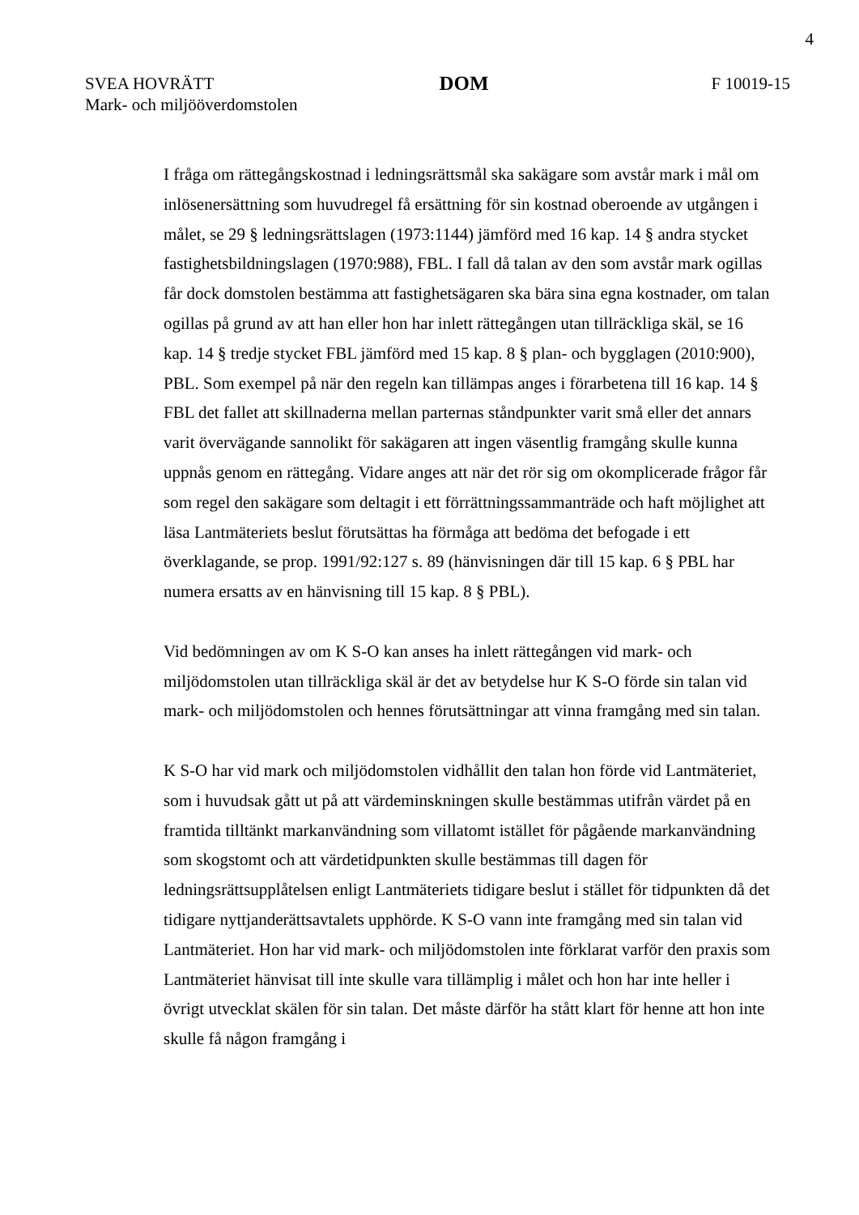4
SVEA HOVRÄTT
Mark- och miljööverdomstolen
DOM
F 10019-15
I fråga om rättegångskostnad i ledningsrättsmål ska sakägare som avstår mark i mål om inlösenersättning som huvudregel få ersättning för sin kostnad oberoende av utgången i målet, se 29 § ledningsrättslagen (1973:1144) jämförd med 16 kap. 14 § andra stycket fastighetsbildningslagen (1970:988), FBL. I fall då talan av den som avstår mark ogillas får dock domstolen bestämma att fastighetsägaren ska bära sina egna kostnader, om talan ogillas på grund av att han eller hon har inlett rättegången utan tillräckliga skäl, se 16 kap. 14 § tredje stycket FBL jämförd med 15 kap. 8 § plan- och bygglagen (2010:900), PBL. Som exempel på när den regeln kan tillämpas anges i förarbetena till 16 kap. 14 § FBL det fallet att skillnaderna mellan parternas ståndpunkter varit små eller det annars varit övervägande sannolikt för sakägaren att ingen väsentlig framgång skulle kunna uppnås genom en rättegång. Vidare anges att när det rör sig om okomplicerade frågor får som regel den sakägare som deltagit i ett förrättningssammanträde och haft möjlighet att läsa Lantmäteriets beslut förutsättas ha förmåga att bedöma det befogade i ett överklagande, se prop. 1991/92:127 s. 89 (hänvisningen där till 15 kap. 6 § PBL har numera ersatts av en hänvisning till 15 kap. 8 § PBL).
Vid bedömningen av om K S-O kan anses ha inlett rättegången vid mark- och miljödomstolen utan tillräckliga skäl är det av betydelse hur K S-O förde sin talan vid mark- och miljödomstolen och hennes förutsättningar att vinna framgång med sin talan.
K S-O har vid mark och miljödomstolen vidhållit den talan hon förde vid Lantmäteriet, som i huvudsak gått ut på att värdeminskningen skulle bestämmas utifrån värdet på en framtida tilltänkt markanvändning som villatomt istället för pågående markanvändning som skogstomt och att värdetidpunkten skulle bestämmas till dagen för ledningsrättsupplåtelsen enligt Lantmäteriets tidigare beslut i stället för tidpunkten då det tidigare nyttjanderättsavtalets upphörde. K S-O vann inte framgång med sin talan vid Lantmäteriet. Hon har vid mark- och miljödomstolen inte förklarat varför den praxis som Lantmäteriet hänvisat till inte skulle vara tillämplig i målet och hon har inte heller i övrigt utvecklat skälen för sin talan. Det måste därför ha stått klart för henne att hon inte skulle få någon framgång i